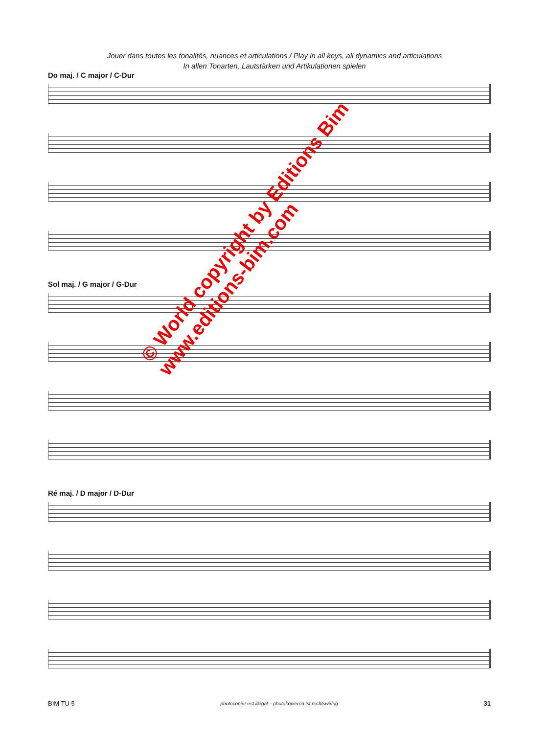Jouer dans toutes les tonalités, nuances et articulations / Play in all keys, all dynamics and articulations
In allen Tonarten, Lautstärken und Artikulationen spielen
Do maj. / C major / C-Dur
Sol maj. / G major / G-Dur
Ré maj. / D major / D-Dur
© World copyright by Editions Bim
www.editions-bim.com
BIM TU 5 photocopier est illégal – photokopieren ist rechtswidrig 31